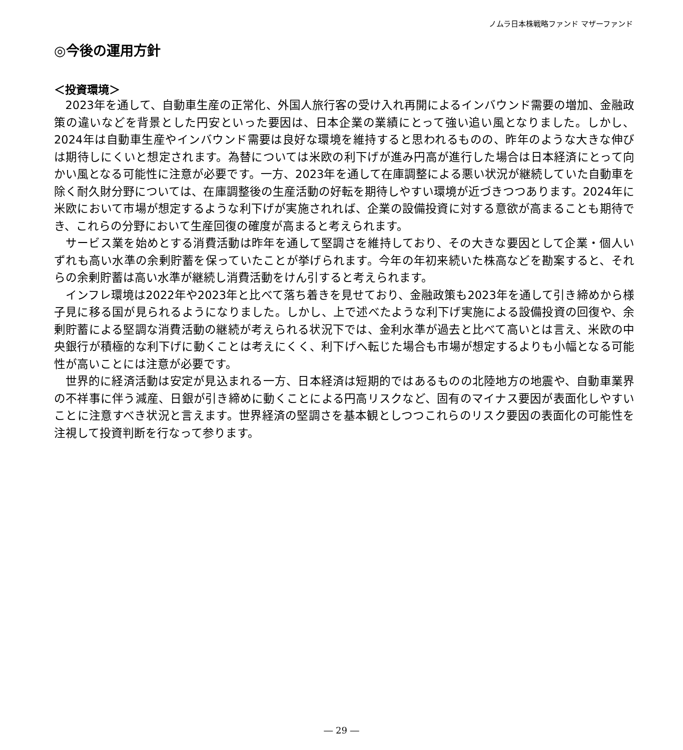ノムラ日本株戦略ファンド マザーファンド
◎今後の運用方針
＜投資環境＞
2023年を通して、自動車生産の正常化、外国人旅行客の受け入れ再開によるインバウンド需要の増加、金融政策の違いなどを背景とした円安といった要因は、日本企業の業績にとって強い追い風となりました。しかし、2024年は自動車生産やインバウンド需要は良好な環境を維持すると思われるものの、昨年のような大きな伸びは期待しにくいと想定されます。為替については米欧の利下げが進み円高が進行した場合は日本経済にとって向かい風となる可能性に注意が必要です。一方、2023年を通して在庫調整による悪い状況が継続していた自動車を除く耐久財分野については、在庫調整後の生産活動の好転を期待しやすい環境が近づきつつあります。2024年に米欧において市場が想定するような利下げが実施されれば、企業の設備投資に対する意欲が高まることも期待でき、これらの分野において生産回復の確度が高まると考えられます。
サービス業を始めとする消費活動は昨年を通して堅調さを維持しており、その大きな要因として企業・個人いずれも高い水準の余剰貯蓄を保っていたことが挙げられます。今年の年初来続いた株高などを勘案すると、それらの余剰貯蓄は高い水準が継続し消費活動をけん引すると考えられます。
インフレ環境は2022年や2023年と比べて落ち着きを見せており、金融政策も2023年を通して引き締めから様子見に移る国が見られるようになりました。しかし、上で述べたような利下げ実施による設備投資の回復や、余剰貯蓄による堅調な消費活動の継続が考えられる状況下では、金利水準が過去と比べて高いとは言え、米欧の中央銀行が積極的な利下げに動くことは考えにくく、利下げへ転じた場合も市場が想定するよりも小幅となる可能性が高いことには注意が必要です。
世界的に経済活動は安定が見込まれる一方、日本経済は短期的ではあるものの北陸地方の地震や、自動車業界の不祥事に伴う減産、日銀が引き締めに動くことによる円高リスクなど、固有のマイナス要因が表面化しやすいことに注意すべき状況と言えます。世界経済の堅調さを基本観としつつこれらのリスク要因の表面化の可能性を注視して投資判断を行なって参ります。
― 29 ―